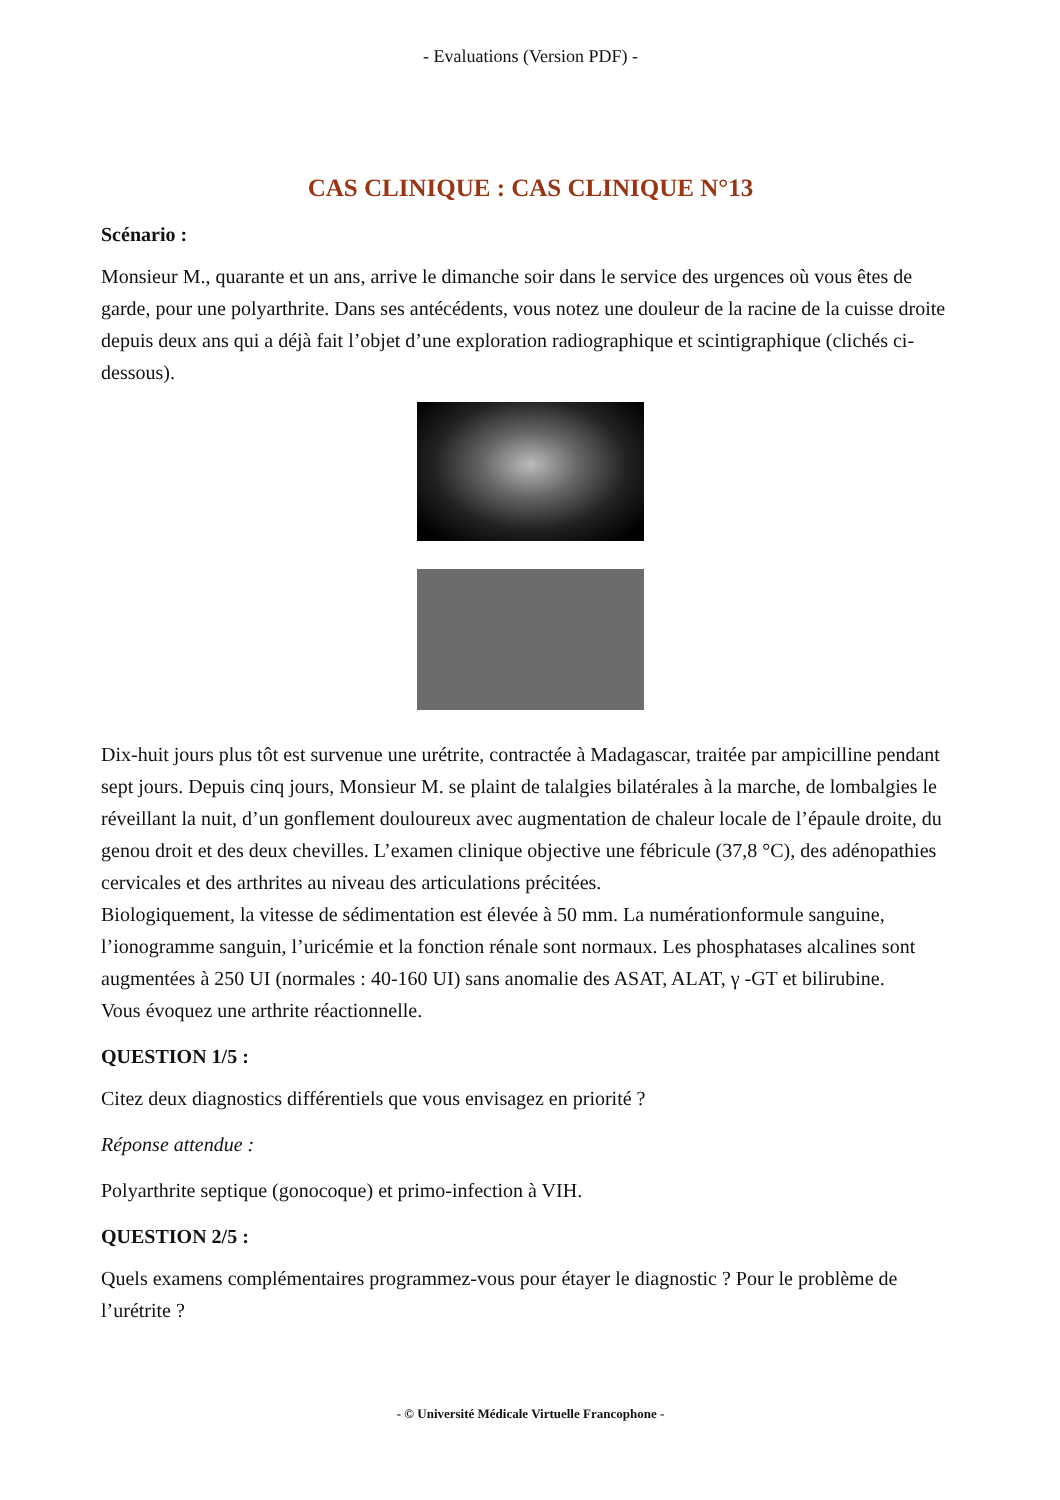- Evaluations (Version PDF) -
CAS CLINIQUE : CAS CLINIQUE N°13
Scénario :
Monsieur M., quarante et un ans, arrive le dimanche soir dans le service des urgences où vous êtes de garde, pour une polyarthrite. Dans ses antécédents, vous notez une douleur de la racine de la cuisse droite depuis deux ans qui a déjà fait l’objet d’une exploration radiographique et scintigraphique (clichés ci-dessous).
Dix-huit jours plus tôt est survenue une urétrite, contractée à Madagascar, traitée par ampicilline pendant sept jours. Depuis cinq jours, Monsieur M. se plaint de talalgies bilatérales à la marche, de lombalgies le réveillant la nuit, d’un gonflement douloureux avec augmentation de chaleur locale de l’épaule droite, du genou droit et des deux chevilles. L’examen clinique objective une fébricule (37,8 °C), des adénopathies cervicales et des arthrites au niveau des articulations précitées.
Biologiquement, la vitesse de sédimentation est élevée à 50 mm. La numérationformule sanguine, l’ionogramme sanguin, l’uricémie et la fonction rénale sont normaux. Les phosphatases alcalines sont augmentées à 250 UI (normales : 40-160 UI) sans anomalie des ASAT, ALAT, γ -GT et bilirubine.
Vous évoquez une arthrite réactionnelle.
QUESTION 1/5 :
Citez deux diagnostics différentiels que vous envisagez en priorité ?
Réponse attendue :
Polyarthrite septique (gonocoque) et primo-infection à VIH.
QUESTION 2/5 :
Quels examens complémentaires programmez-vous pour étayer le diagnostic ? Pour le problème de l’urétrite ?
- © Université Médicale Virtuelle Francophone -